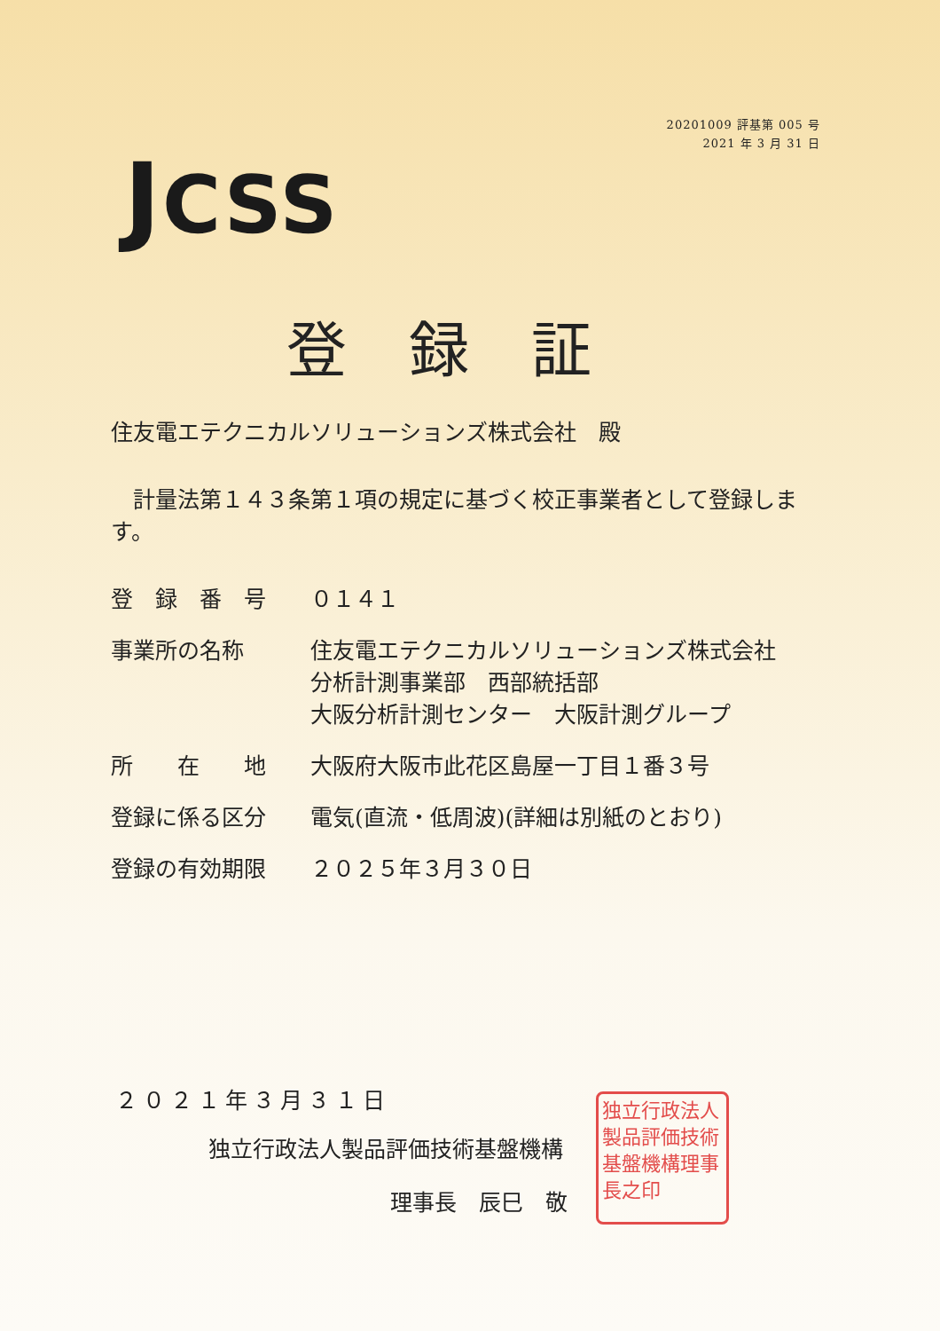20201009 評基第 005 号
2021 年 3 月 31 日
JCSS
登録証
住友電エテクニカルソリューションズ株式会社　殿
　計量法第１４３条第１項の規定に基づく校正事業者として登録します。
登　録　番　号 ０１４１
事業所の名称 住友電エテクニカルソリューションズ株式会社
分析計測事業部　西部統括部
大阪分析計測センター　大阪計測グループ
所　　在　　地 大阪府大阪市此花区島屋一丁目１番３号
登録に係る区分 電気(直流・低周波)(詳細は別紙のとおり)
登録の有効期限 ２０２５年３月３０日
２０２１年３月３１日
独立行政法人製品評価技術基盤機構
理事長　辰巳　敬
独立行政法人製品評価技術基盤機構理事長之印